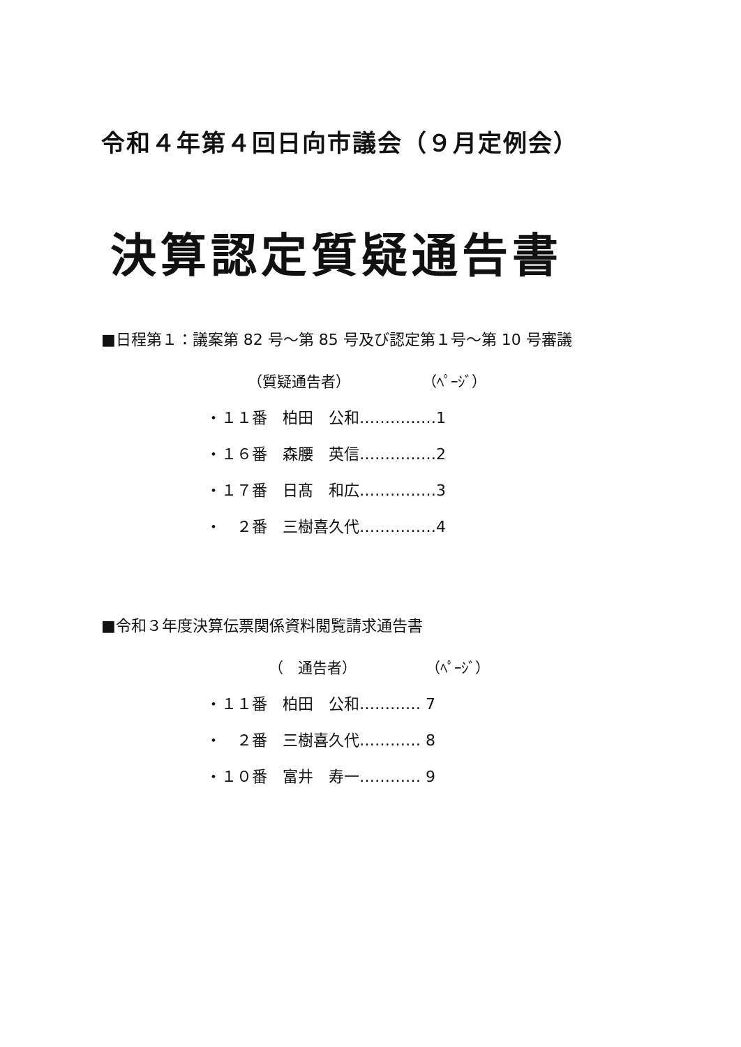令和４年第４回日向市議会（９月定例会）
決算認定質疑通告書
■日程第１：議案第 82 号～第 85 号及び認定第１号～第 10 号審議
（質疑通告者） （ﾍﾟｰｼﾞ）
・１１番　柏田　公和……………1
・１６番　森腰　英信……………2
・１７番　日髙　和広……………3
・　２番　三樹喜久代……………4
■令和３年度決算伝票関係資料閲覧請求通告書
（　通告者） （ﾍﾟｰｼﾞ）
・１１番　柏田　公和………… 7
・　２番　三樹喜久代………… 8
・１０番　富井　寿一………… 9